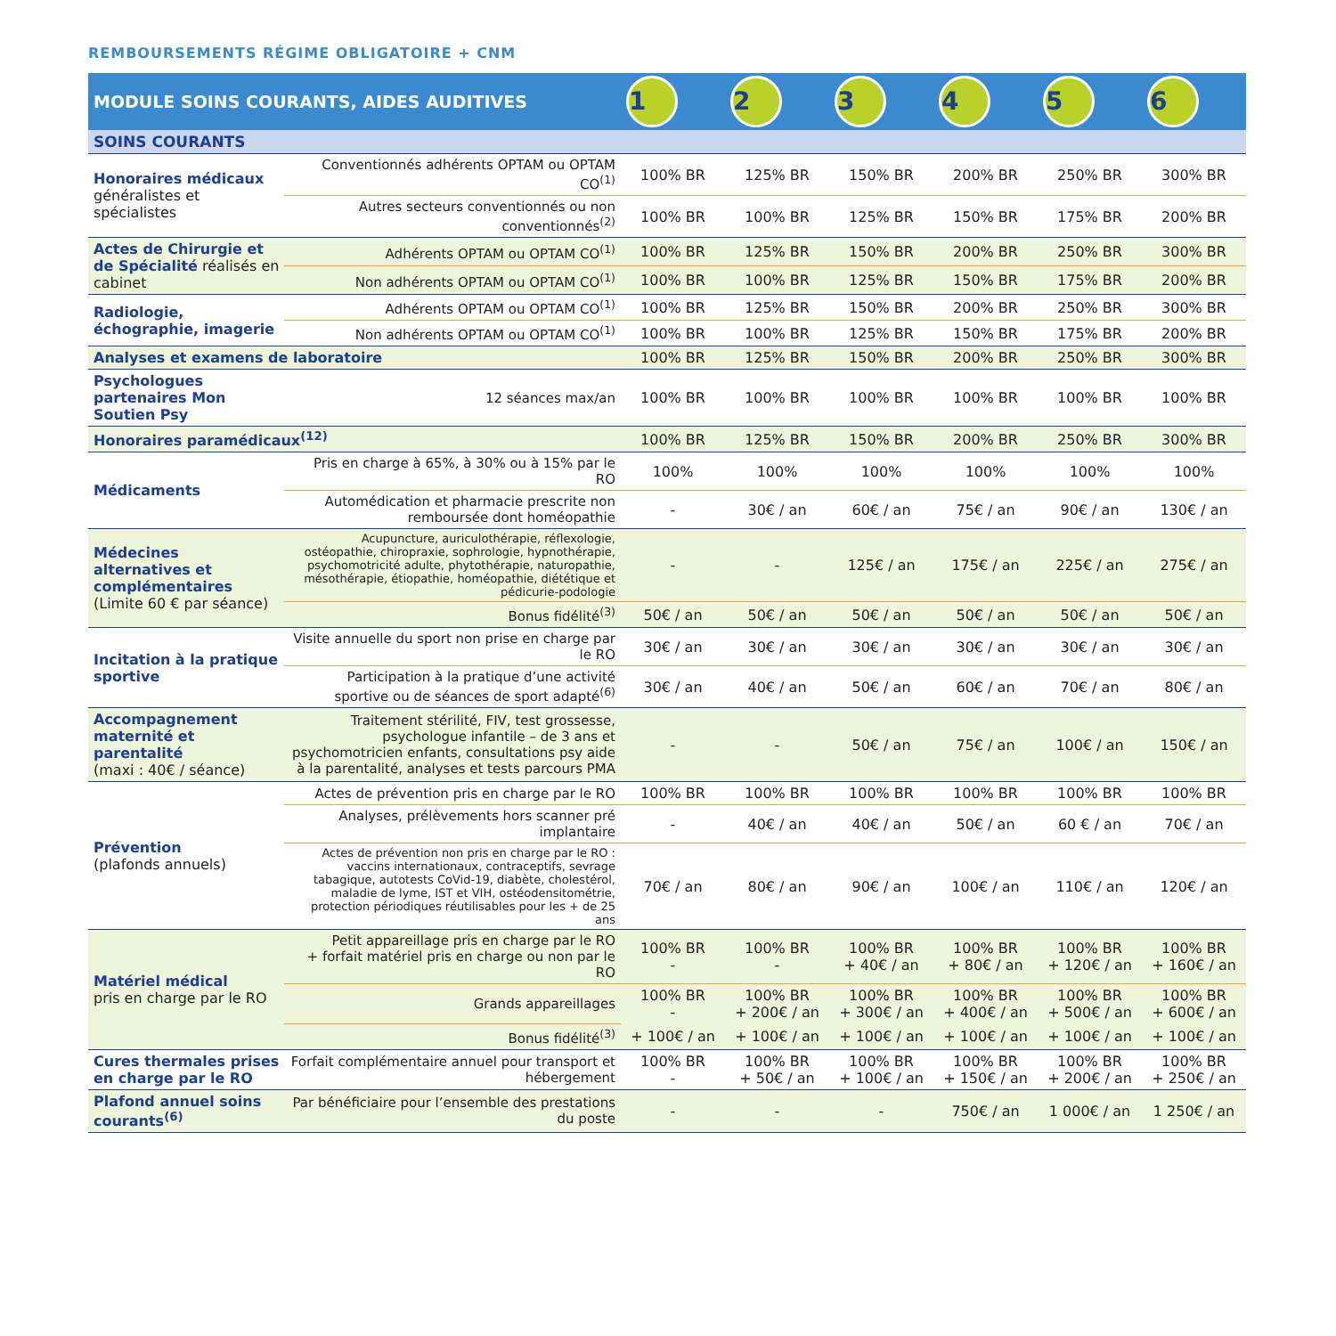REMBOURSEMENTS RÉGIME OBLIGATOIRE + CNM
| MODULE SOINS COURANTS, AIDES AUDITIVES | | 1 | 2 | 3 | 4 | 5 | 6 |
| --- | --- | --- | --- | --- | --- | --- | --- |
| SOINS COURANTS | | | | | | | |
| Honoraires médicaux généralistes et spécialistes | Conventionnés adhérents OPTAM ou OPTAM CO<sup>(1)</sup> | 100% BR | 125% BR | 150% BR | 200% BR | 250% BR | 300% BR |
| | Autres secteurs conventionnés ou non conventionnés<sup>(2)</sup> | 100% BR | 100% BR | 125% BR | 150% BR | 175% BR | 200% BR |
| Actes de Chirurgie et de Spécialité réalisés en cabinet | Adhérents OPTAM ou OPTAM CO<sup>(1)</sup> | 100% BR | 125% BR | 150% BR | 200% BR | 250% BR | 300% BR |
| | Non adhérents OPTAM ou OPTAM CO<sup>(1)</sup> | 100% BR | 100% BR | 125% BR | 150% BR | 175% BR | 200% BR |
| Radiologie, échographie, imagerie | Adhérents OPTAM ou OPTAM CO<sup>(1)</sup> | 100% BR | 125% BR | 150% BR | 200% BR | 250% BR | 300% BR |
| | Non adhérents OPTAM ou OPTAM CO<sup>(1)</sup> | 100% BR | 100% BR | 125% BR | 150% BR | 175% BR | 200% BR |
| Analyses et examens de laboratoire | | 100% BR | 125% BR | 150% BR | 200% BR | 250% BR | 300% BR |
| Psychologues partenaires Mon Soutien Psy | 12 séances max/an | 100% BR | 100% BR | 100% BR | 100% BR | 100% BR | 100% BR |
| Honoraires paramédicaux<sup>(12)</sup> | | 100% BR | 125% BR | 150% BR | 200% BR | 250% BR | 300% BR |
| Médicaments | Pris en charge à 65%, à 30% ou à 15% par le RO | 100% | 100% | 100% | 100% | 100% | 100% |
| | Automédication et pharmacie prescrite non remboursée dont homéopathie | - | 30€ / an | 60€ / an | 75€ / an | 90€ / an | 130€ / an |
| Médecines alternatives et complémentaires (Limite 60 € par séance) | Acupuncture, auriculothérapie, réflexologie, ostéopathie, chiropraxie, sophrologie, hypnothérapie, psychomotricité adulte, phytothérapie, naturopathie, mésothérapie, étiopathie, homéopathie, diététique et pédicurie-podologie | - | - | 125€ / an | 175€ / an | 225€ / an | 275€ / an |
| | Bonus fidélité<sup>(3)</sup> | 50€ / an | 50€ / an | 50€ / an | 50€ / an | 50€ / an | 50€ / an |
| Incitation à la pratique sportive | Visite annuelle du sport non prise en charge par le RO | 30€ / an | 30€ / an | 30€ / an | 30€ / an | 30€ / an | 30€ / an |
| | Participation à la pratique d’une activité sportive ou de séances de sport adapté<sup>(6)</sup> | 30€ / an | 40€ / an | 50€ / an | 60€ / an | 70€ / an | 80€ / an |
| Accompagnement maternité et parentalité (maxi : 40€ / séance) | Traitement stérilité, FIV, test grossesse, psychologue infantile – de 3 ans et psychomotricien enfants, consultations psy aide à la parentalité, analyses et tests parcours PMA | - | - | 50€ / an | 75€ / an | 100€ / an | 150€ / an |
| Prévention (plafonds annuels) | Actes de prévention pris en charge par le RO | 100% BR | 100% BR | 100% BR | 100% BR | 100% BR | 100% BR |
| | Analyses, prélèvements hors scanner pré implantaire | - | 40€ / an | 40€ / an | 50€ / an | 60 € / an | 70€ / an |
| | Actes de prévention non pris en charge par le RO : vaccins internationaux, contraceptifs, sevrage tabagique, autotests CoVid-19, diabète, cholestérol, maladie de lyme, IST et VIH, ostéodensitométrie, protection périodiques réutilisables pour les + de 25 ans | 70€ / an | 80€ / an | 90€ / an | 100€ / an | 110€ / an | 120€ / an |
| Matériel médical pris en charge par le RO | Petit appareillage pris en charge par le RO + forfait matériel pris en charge ou non par le RO | 100% BR - | 100% BR - | 100% BR + 40€ / an | 100% BR + 80€ / an | 100% BR + 120€ / an | 100% BR + 160€ / an |
| | Grands appareillages | 100% BR - | 100% BR + 200€ / an | 100% BR + 300€ / an | 100% BR + 400€ / an | 100% BR + 500€ / an | 100% BR + 600€ / an |
| | Bonus fidélité<sup>(3)</sup> | + 100€ / an | + 100€ / an | + 100€ / an | + 100€ / an | + 100€ / an | + 100€ / an |
| Cures thermales prises en charge par le RO | Forfait complémentaire annuel pour transport et hébergement | 100% BR - | 100% BR + 50€ / an | 100% BR + 100€ / an | 100% BR + 150€ / an | 100% BR + 200€ / an | 100% BR + 250€ / an |
| Plafond annuel soins courants<sup>(6)</sup> | Par bénéficiaire pour l’ensemble des prestations du poste | - | - | - | 750€ / an | 1 000€ / an | 1 250€ / an |